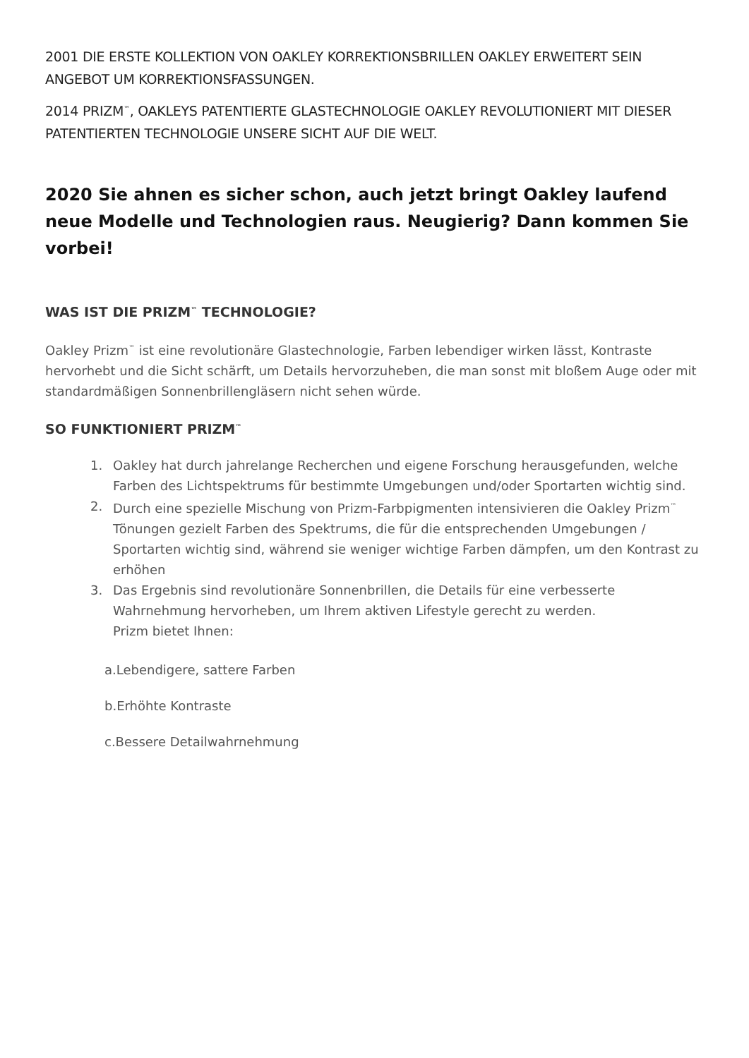2001 DIE ERSTE KOLLEKTION VON OAKLEY KORREKTIONSBRILLEN OAKLEY ERWEITERT SEIN ANGEBOT UM KORREKTIONSFASSUNGEN.
2014 PRIZM<sup>™</sup>, OAKLEYS PATENTIERTE GLASTECHNOLOGIE OAKLEY REVOLUTIONIERT MIT DIESER PATENTIERTEN TECHNOLOGIE UNSERE SICHT AUF DIE WELT.
2020 Sie ahnen es sicher schon, auch jetzt bringt Oakley laufend neue Modelle und Technologien raus. Neugierig? Dann kommen Sie vorbei!
WAS IST DIE PRIZM<sup>™</sup> TECHNOLOGIE?
Oakley Prizm<sup>™</sup> ist eine revolutionäre Glastechnologie, Farben lebendiger wirken lässt, Kontraste hervorhebt und die Sicht schärft, um Details hervorzuheben, die man sonst mit bloßem Auge oder mit standardmäßigen Sonnenbrillengläsern nicht sehen würde.
SO FUNKTIONIERT PRIZM<sup>™</sup>
1. Oakley hat durch jahrelange Recherchen und eigene Forschung herausgefunden, welche Farben des Lichtspektrums für bestimmte Umgebungen und/oder Sportarten wichtig sind.
2. Durch eine spezielle Mischung von Prizm-Farbpigmenten intensivieren die Oakley Prizm<sup>™</sup> Tönungen gezielt Farben des Spektrums, die für die entsprechenden Umgebungen / Sportarten wichtig sind, während sie weniger wichtige Farben dämpfen, um den Kontrast zu erhöhen
3. Das Ergebnis sind revolutionäre Sonnenbrillen, die Details für eine verbesserte Wahrnehmung hervorheben, um Ihrem aktiven Lifestyle gerecht zu werden.
Prizm bietet Ihnen:
a.Lebendigere, sattere Farben
b.Erhöhte Kontraste
c.Bessere Detailwahrnehmung